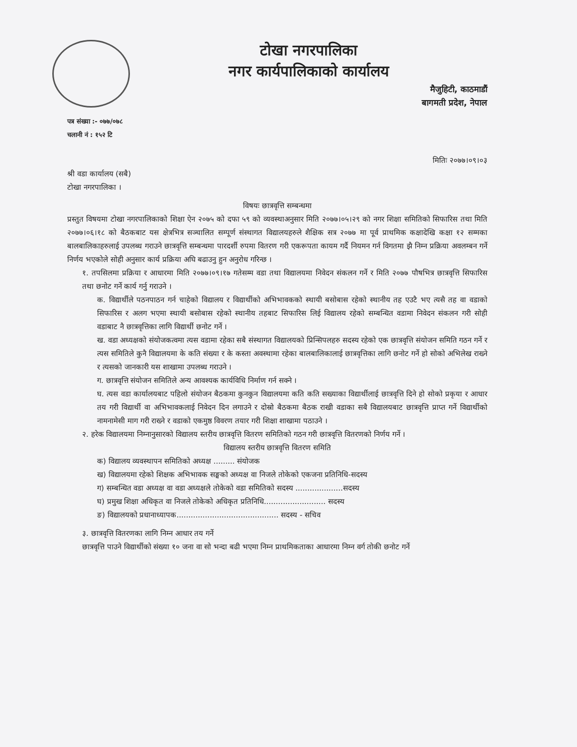टोखा नगरपालिका
नगर कार्यपालिकाको कार्यालय
मैजुहिटी, काठमाडौं
बागमती प्रदेश, नेपाल
पत्र संख्या :- ०७७/०७८
चलानी नं : १५२ टि
मितिः २०७७।०९।०३
श्री वडा कार्यालय (सबै)
टोखा नगरपालिका ।
विषयः छात्रवृत्ति सम्बन्धमा
प्रस्तुत विषयमा टोखा नगरपालिकाको शिक्षा ऐन २०७५ को दफा ५९ को व्यवस्थाअनुसार मिति २०७७।०५।२९ को नगर शिक्षा समितिको सिफारिस तथा मिति २०७७।०६।१८ को बैठकबाट यस क्षेत्रभित्र सञ्चालित सम्पूर्ण संस्थागत विद्यालयहरुले शैक्षिक सत्र २०७७ मा पूर्व प्राथमिक कक्षादेखि कक्षा १२ सम्मका बालबालिकाहरुलाई उपलब्ध गराउने छात्रवृत्ति सम्बन्धमा पारदर्शी रुपमा वितरण गरी एकरूपता कायम गर्दै नियमन गर्न विगतमा झै निम्न प्रक्रिया अवलम्बन गर्ने निर्णय भएकोले सोही अनुसार कार्य प्रक्रिया अघि बढाउनु हुन अनुरोध गरिन्छ ।
१. तपसिलमा प्रक्रिया र आधारमा मिति २०७७।०९।१७ गतेसम्म वडा तथा विद्यालयमा निवेदन संकलन गर्ने र मिति २०७७ पौषभित्र छात्रवृत्ति सिफारिस तथा छनोट गर्ने कार्य गर्नु गराउने ।
क. विद्यार्थीले पठनपाठन गर्न चाहेको विद्यालय र विद्यार्थीको अभिभावकको स्थायी बसोबास रहेको स्थानीय तह एउटै भए त्यसै तह वा वडाको सिफारिस र अलग भएमा स्थायी बसोबास रहेको स्थानीय तहबाट सिफारिस लिई विद्यालय रहेको सम्बन्धित वडामा निवेदन संकलन गरी सोही वडाबाट नै छात्रवृत्तिका लागि विद्यार्थी छनोट गर्ने ।
ख. वडा अध्यक्षको संयोजकत्वमा त्यस वडामा रहेका सबै संस्थागत विद्यालयको प्रिन्सिपलहरु सदस्य रहेको एक छात्रवृत्ति संयोजन समिति गठन गर्ने र त्यस समितिले कुनै विद्यालयमा के कति संख्या र के कस्ता अवस्थामा रहेका बालबालिकालाई छात्रवृत्तिका लागि छनोट गर्ने हो सोको अभिलेख राख्ने र त्यसको जानकारी यस शाखामा उपलब्ध गराउने ।
ग. छात्रवृत्ति संयोजन समितिले अन्य आवश्यक कार्यविधि निर्माण गर्न सक्ने ।
घ. त्यस वडा कार्यालयबाट पहिलो संयोजन बैठकमा कुनकुन विद्यालयमा कति कति सख्याका विद्यार्थीलाई छात्रवृत्ति दिने हो सोको प्रकृया र आधार तय गरी विद्यार्थी वा अभिभावकलाई निवेदन दिन लगाउने र दोस्रो बैठकमा बैठक राखी वडाका सबै विद्यालयबाट छात्रवृत्ति प्राप्त गर्ने विद्यार्थीको नामनामेसी माग गरी राख्ने र वडाको एकमुष्ठ विवरण तयार गरी शिक्षा शाखामा पठाउने ।
२. हरेक विद्यालयमा निम्नानुसारको विद्यालय स्तरीय छात्रवृत्ति वितरण समितिको गठन गरी छात्रवृत्ति वितरणको निर्णय गर्ने ।
विद्यालय स्तरीय छात्रवृत्ति वितरण समिति
क) विद्यालय व्यवस्थापन समितिको अध्यक्ष ......... संयोजक
ख) विद्यालयमा रहेको शिक्षक अभिभावक सङ्घको अध्यक्ष वा निजले तोकेको एकजना प्रतिनिधि-सदस्य
ग) सम्बन्धित वडा अध्यक्ष वा वडा अध्यक्षले तोकेको वडा समितिको सदस्य ....................सदस्य
घ) प्रमुख शिक्षा अधिकृत वा निजले तोकेको अधिकृत प्रतिनिधि.......................... सदस्य
ङ) विद्यालयको प्रधानाध्यापक........................................... सदस्य - सचिव
३. छात्रवृत्ति वितरणका लागि निम्न आधार तय गर्ने
छात्रवृत्ति पाउने विद्यार्थीको संख्या १० जना वा सो भन्दा बढी भएमा निम्न प्राथमिकताका आधारमा निम्न वर्ग तोकी छनोट गर्ने